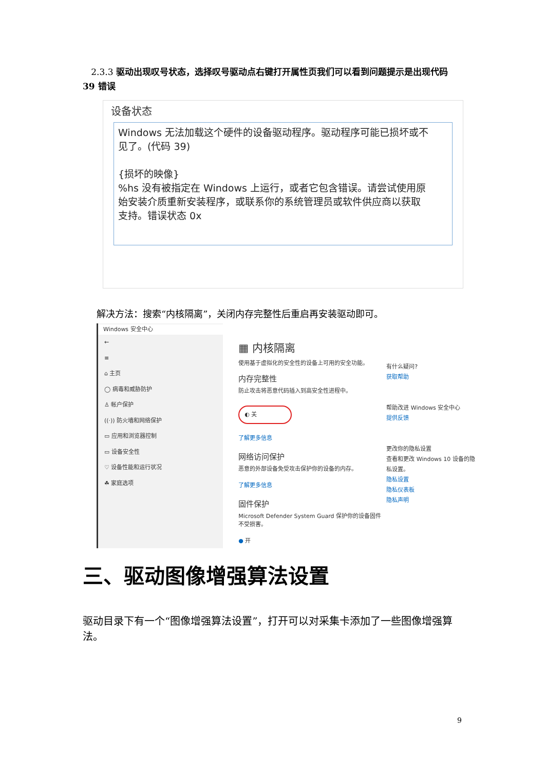2.3.3 驱动出现叹号状态，选择叹号驱动点右键打开属性页我们可以看到问题提示是出现代码 39 错误
设备状态
Windows 无法加载这个硬件的设备驱动程序。驱动程序可能已损坏或不见了。(代码 39)
{损坏的映像}
%hs 没有被指定在 Windows 上运行，或者它包含错误。请尝试使用原始安装介质重新安装程序，或联系你的系统管理员或软件供应商以获取支持。错误状态 0x
解决方法：搜索“内核隔离”，关闭内存完整性后重启再安装驱动即可。
Windows 安全中心
←
≡
⌂ 主页
◯ 病毒和威胁防护
♙ 帐户保护
((·)) 防火墙和网络保护
▭ 应用和浏览器控制
▭ 设备安全性
♡ 设备性能和运行状况
☘ 家庭选项
▦ 内核隔离
使用基于虚拟化的安全性的设备上可用的安全功能。
内存完整性
防止攻击将恶意代码插入到高安全性进程中。
◐ 关
了解更多信息
网络访问保护
恶意的外部设备免受攻击保护你的设备的内存。
了解更多信息
固件保护
Microsoft Defender System Guard 保护你的设备固件不受损害。
● 开
有什么疑问?
获取帮助
帮助改进 Windows 安全中心
提供反馈
更改你的隐私设置
查看和更改 Windows 10 设备的隐私设置。
隐私设置
隐私仪表板
隐私声明
三、驱动图像增强算法设置
驱动目录下有一个“图像增强算法设置”，打开可以对采集卡添加了一些图像增强算法。
9